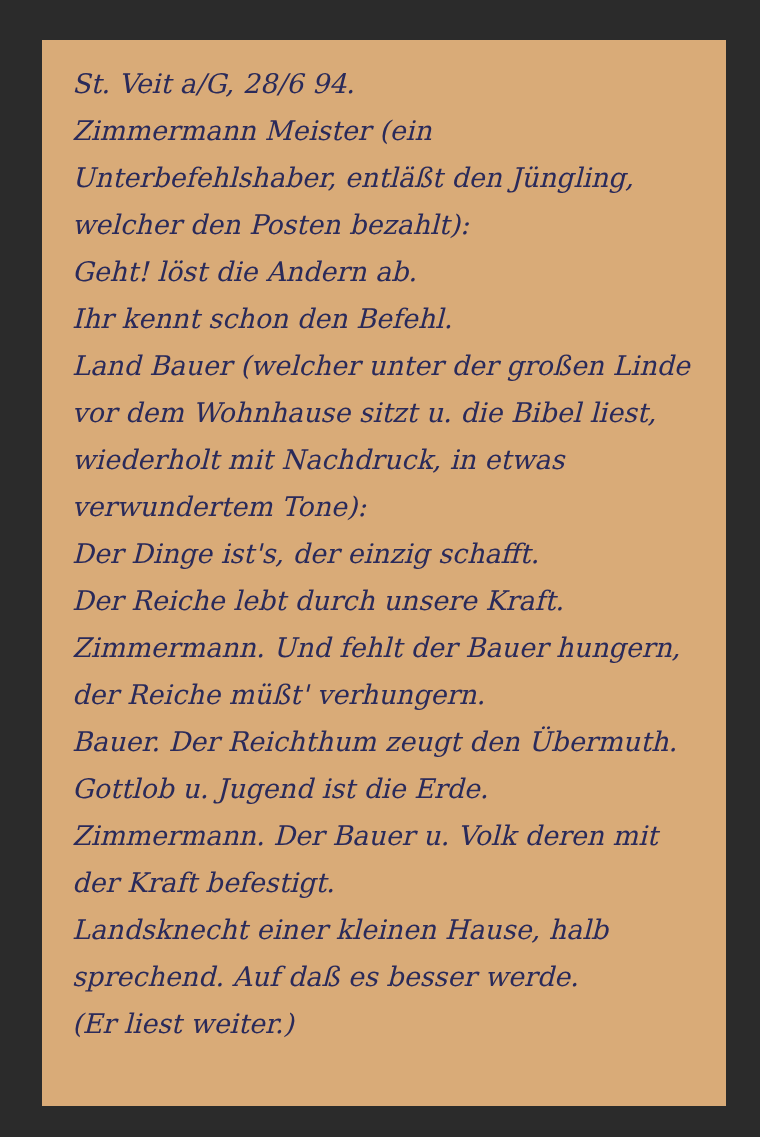St. Veit a/G, 28/6 94.
Zimmermann Meister (ein Unterbefehlshaber, entläßt den Jüngling, welcher den Posten bezahlt):
Geht! löst die Andern ab.
Ihr kennt schon den Befehl.
Land Bauer (welcher unter der großen Linde vor dem Wohnhause sitzt u. die Bibel liest, wiederholt mit Nachdruck, in etwas verwundertem Tone):
Der Dinge ist's, der einzig schafft.
Der Reiche lebt durch unsere Kraft.
Zimmermann. Und fehlt der Bauer hungern, der Reiche müßt' verhungern.
Bauer. Der Reichthum zeugt den Übermuth.
Gottlob u. Jugend ist die Erde.
Zimmermann. Der Bauer u. Volk deren mit der Kraft befestigt.
Landsknecht einer kleinen Hause, halb sprechend. Auf daß es besser werde.
(Er liest weiter.)